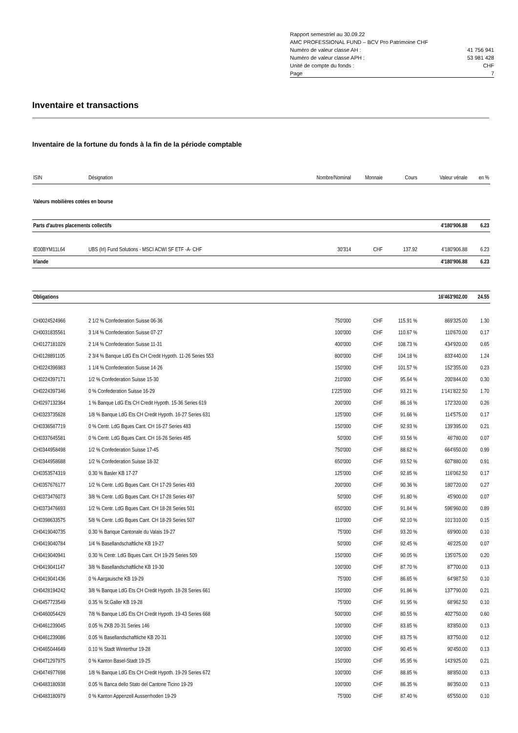Rapport semestriel au 30.09.22
AMC PROFESSIONAL FUND – BCV Pro Patrimoine CHF
Numéro de valeur classe AH : 41 756 941
Numéro de valeur classe APH : 53 981 428
Unité de compte du fonds : CHF
Page 7
Inventaire et transactions
Inventaire de la fortune du fonds à la fin de la période comptable
| ISIN | Désignation | Nombre/Nominal | Monnaie | Cours | Valeur vénale | en % |
| --- | --- | --- | --- | --- | --- | --- |
| Valeurs mobilières cotées en bourse | | | | | | |
| Parts d'autres placements collectifs | | | | | 4'180'906.88 | 6.23 |
| IE00BYM11L64 | UBS (Irl) Fund Solutions - MSCI ACWI SF ETF -A- CHF | 30'314 | CHF | 137.92 | 4'180'906.88 | 6.23 |
| Irlande | | | | | 4'180'906.88 | 6.23 |
| Obligations | | | | | 16'463'902.00 | 24.55 |
| CH0024524966 | 2 1/2 % Confederation Suisse 06-36 | 750'000 | CHF | 115.91 % | 869'325.00 | 1.30 |
| CH0031835561 | 3 1/4 % Confederation Suisse 07-27 | 100'000 | CHF | 110.67 % | 110'670.00 | 0.17 |
| CH0127181029 | 2 1/4 % Confederation Suisse 11-31 | 400'000 | CHF | 108.73 % | 434'920.00 | 0.65 |
| CH0128891105 | 2 3/4 % Banque LdG Ets CH Credit Hypoth. 11-26 Series 553 | 800'000 | CHF | 104.18 % | 833'440.00 | 1.24 |
| CH0224396983 | 1 1/4 % Confederation Suisse 14-26 | 150'000 | CHF | 101.57 % | 152'355.00 | 0.23 |
| CH0224397171 | 1/2 % Confederation Suisse 15-30 | 210'000 | CHF | 95.64 % | 200'844.00 | 0.30 |
| CH0224397346 | 0 % Confederation Suisse 16-29 | 1'225'000 | CHF | 93.21 % | 1'141'822.50 | 1.70 |
| CH0297132364 | 1 % Banque LdG Ets CH Credit Hypoth. 15-36 Series 619 | 200'000 | CHF | 86.16 % | 172'320.00 | 0.26 |
| CH0323735628 | 1/8 % Banque LdG Ets CH Credit Hypoth. 16-27 Series 631 | 125'000 | CHF | 91.66 % | 114'575.00 | 0.17 |
| CH0336587719 | 0 % Centr. LdG Bques Cant. CH 16-27 Series 483 | 150'000 | CHF | 92.93 % | 139'395.00 | 0.21 |
| CH0337645581 | 0 % Centr. LdG Bques Cant. CH 16-26 Series 485 | 50'000 | CHF | 93.56 % | 46'780.00 | 0.07 |
| CH0344958498 | 1/2 % Confederation Suisse 17-45 | 750'000 | CHF | 88.62 % | 664'650.00 | 0.99 |
| CH0344958688 | 1/2 % Confederation Suisse 18-32 | 650'000 | CHF | 93.52 % | 607'880.00 | 0.91 |
| CH0353574319 | 0.30 % Basler KB 17-27 | 125'000 | CHF | 92.85 % | 116'062.50 | 0.17 |
| CH0357676177 | 1/2 % Centr. LdG Bques Cant. CH 17-29 Series 493 | 200'000 | CHF | 90.36 % | 180'720.00 | 0.27 |
| CH0373476073 | 3/8 % Centr. LdG Bques Cant. CH 17-28 Series 497 | 50'000 | CHF | 91.80 % | 45'900.00 | 0.07 |
| CH0373476693 | 1/2 % Centr. LdG Bques Cant. CH 18-28 Series 501 | 650'000 | CHF | 91.84 % | 596'960.00 | 0.89 |
| CH0398633575 | 5/8 % Centr. LdG Bques Cant. CH 18-29 Series 507 | 110'000 | CHF | 92.10 % | 101'310.00 | 0.15 |
| CH0419040735 | 0.30 % Banque Cantonale du Valais 19-27 | 75'000 | CHF | 93.20 % | 69'900.00 | 0.10 |
| CH0419040784 | 1/4 % Basellandschaftliche KB 19-27 | 50'000 | CHF | 92.45 % | 46'225.00 | 0.07 |
| CH0419040941 | 0.30 % Centr. LdG Bques Cant. CH 19-29 Series 509 | 150'000 | CHF | 90.05 % | 135'075.00 | 0.20 |
| CH0419041147 | 3/8 % Basellandschaftliche KB 19-30 | 100'000 | CHF | 87.70 % | 87'700.00 | 0.13 |
| CH0419041436 | 0 % Aargauische KB 19-29 | 75'000 | CHF | 86.65 % | 64'987.50 | 0.10 |
| CH0428194242 | 3/8 % Banque LdG Ets CH Credit Hypoth. 18-28 Series 661 | 150'000 | CHF | 91.86 % | 137'790.00 | 0.21 |
| CH0457723549 | 0.35 % St.Galler KB 19-28 | 75'000 | CHF | 91.95 % | 68'962.50 | 0.10 |
| CH0460054429 | 7/8 % Banque LdG Ets CH Credit Hypoth. 19-43 Series 668 | 500'000 | CHF | 80.55 % | 402'750.00 | 0.60 |
| CH0461239045 | 0.05 % ZKB 20-31 Series 146 | 100'000 | CHF | 83.85 % | 83'850.00 | 0.13 |
| CH0461239086 | 0.05 % Basellandschaftliche KB 20-31 | 100'000 | CHF | 83.75 % | 83'750.00 | 0.12 |
| CH0465044649 | 0.10 % Stadt Winterthur 19-28 | 100'000 | CHF | 90.45 % | 90'450.00 | 0.13 |
| CH0471297975 | 0 % Kanton Basel-Stadt 19-25 | 150'000 | CHF | 95.95 % | 143'925.00 | 0.21 |
| CH0474977698 | 1/8 % Banque LdG Ets CH Credit Hypoth. 19-29 Series 672 | 100'000 | CHF | 88.85 % | 88'850.00 | 0.13 |
| CH0483180938 | 0.05 % Banca dello Stato del Cantone Ticino 19-29 | 100'000 | CHF | 86.35 % | 86'350.00 | 0.13 |
| CH0483180979 | 0 % Kanton Appenzell Ausserrhoden 19-29 | 75'000 | CHF | 87.40 % | 65'550.00 | 0.10 |